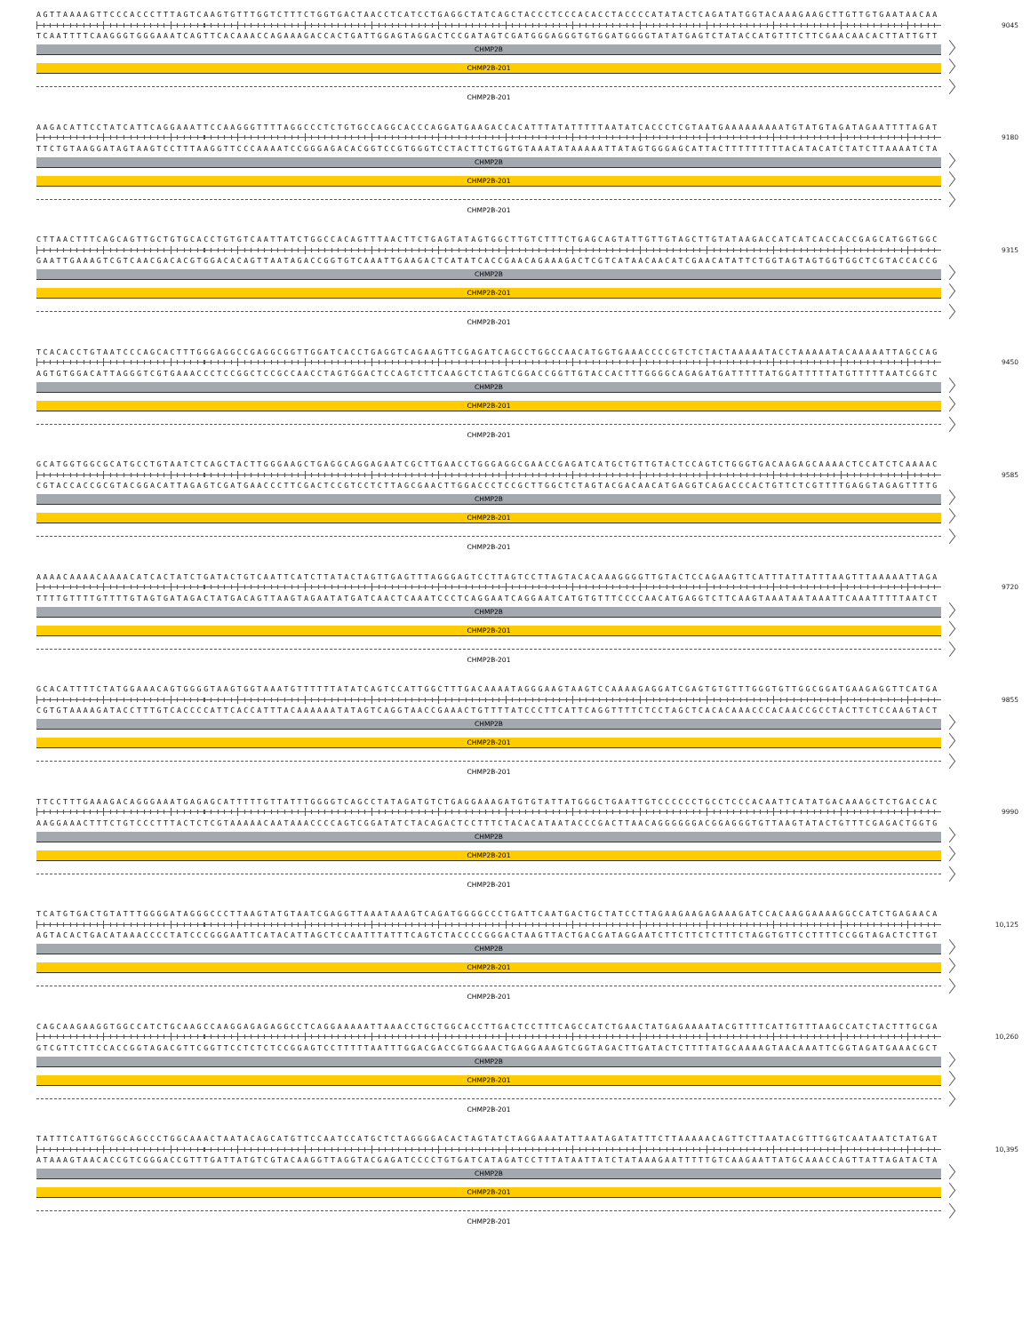AGTTAAAAGTTCCCACCCTTTAGTCAAGTGTTTGGTCTTTCTGGTGACTAACCTCATCCTGAGGCTATCAGCTACCCTCCCACACCTACCCCATATACTCAGATATGGTACAAAGAAGCTTGTTGTGAATAACAA
9045
TCAATTTTCAAGGGTGGGAAATCAGTTCACAAACCAGAAAGACCACTGATTGGAGTAGGACTCCGATAGTCGATGGGAGGGTGTGGATGGGGTATATGAGTCTATACCATGTTTCTTCGAACAACACTTATTGTT
CHMP2B
CHMP2B-201
CHMP2B-201
AAGACATTCCTATCATTCAGGAAATTCCAAGGGTTTTAGGCCCTCTGTGCCAGGCACCCAGGATGAAGACCACATTTATATTTTTAATATCACCCTCGTAATGAAAAAAAAATGTATGTAGATAGAATTTTAGAT
9180
TTCTGTAAGGATAGTAAGTCCTTTAAGGTTCCCAAAATCCGGGAGACACGGTCCGTGGGTCCTACTTCTGGTGTAAATATAAAAATTATAGTGGGAGCATTACTTTTTTTTTACATACATCTATCTTAAAATCTA
CHMP2B
CHMP2B-201
CHMP2B-201
CTTAACTTTCAGCAGTTGCTGTGCACCTGTGTCAATTATCTGGCCACAGTTTAACTTCTGAGTATAGTGGCTTGTCTTTCTGAGCAGTATTGTTGTAGCTTGTATAAGACCATCATCACCACCGAGCATGGTGGC
9315
GAATTGAAAGTCGTCAACGACACGTGGACACAGTTAATAGACCGGTGTCAAATTGAAGACTCATATCACCGAACAGAAAGACTCGTCATAACAACATCGAACATATTCTGGTAGTAGTGGTGGCTCGTACCACCG
CHMP2B
CHMP2B-201
CHMP2B-201
TCACACCTGTAATCCCAGCACTTTGGGAGGCCGAGGCGGTTGGATCACCTGAGGTCAGAAGTTCGAGATCAGCCTGGCCAACATGGTGAAACCCCGTCTCTACTAAAAATACCTAAAAATACAAAAATTAGCCAG
9450
AGTGTGGACATTAGGGTCGTGAAACCCTCCGGCTCCGCCAACCTAGTGGACTCCAGTCTTCAAGCTCTAGTCGGACCGGTTGTACCACTTTGGGGCAGAGATGATTTTTATGGATTTTTATGTTTTTAATCGGTC
CHMP2B
CHMP2B-201
CHMP2B-201
GCATGGTGGCGCATGCCTGTAATCTCAGCTACTTGGGAAGCTGAGGCAGGAGAATCGCTTGAACCTGGGAGGCGAACCGAGATCATGCTGTTGTACTCCAGTCTGGGTGACAAGAGCAAAACTCCATCTCAAAAC
9585
CGTACCACCGCGTACGGACATTAGAGTCGATGAACCCTTCGACTCCGTCCTCTTAGCGAACTTGGACCCTCCGCTTGGCTCTAGTACGACAACATGAGGTCAGACCCACTGTTCTCGTTTTGAGGTAGAGTTTTG
CHMP2B
CHMP2B-201
CHMP2B-201
AAAACAAAACAAAACATCACTATCTGATACTGTCAATTCATCTTATACTAGTTGAGTTTAGGGAGTCCTTAGTCCTTAGTACACAAAGGGGTTGTACTCCAGAAGTTCATTTATTATTTAAGTTTAAAAATTAGA
9720
TTTTGTTTTGTTTTGTAGTGATAGACTATGACAGTTAAGTAGAATATGATCAACTCAAATCCCTCAGGAATCAGGAATCATGTGTTTCCCCAACATGAGGTCTTCAAGTAAATAATAAATTCAAATTTTTAATCT
CHMP2B
CHMP2B-201
CHMP2B-201
GCACATTTTCTATGGAAACAGTGGGGTAAGTGGTAAATGTTTTTTATATCAGTCCATTGGCTTTGACAAAATAGGGAAGTAAGTCCAAAAGAGGATCGAGTGTGTTTGGGTGTTGGCGGATGAAGAGGTTCATGA
9855
CGTGTAAAAGATACCTTTGTCACCCCATTCACCATTTACAAAAAATATAGTCAGGTAACCGAAACTGTTTTATCCCTTCATTCAGGTTTTCTCCTAGCTCACACAAACCCACAACCGCCTACTTCTCCAAGTACT
CHMP2B
CHMP2B-201
CHMP2B-201
TTCCTTTGAAAGACAGGGAAATGAGAGCATTTTTGTTATTTGGGGTCAGCCTATAGATGTCTGAGGAAAGATGTGTATTATGGGCTGAATTGTCCCCCCTGCCTCCCACAATTCATATGACAAAGCTCTGACCAC
9990
AAGGAAACTTTCTGTCCCTTTACTCTCGTAAAAACAATAAACCCCAGTCGGATATCTACAGACTCCTTTCTACACATAATACCCGACTTAACAGGGGGGACGGAGGGTGTTAAGTATACTGTTTCGAGACTGGTG
CHMP2B
CHMP2B-201
CHMP2B-201
TCATGTGACTGTATTTGGGGATAGGGCCCTTAAGTATGTAATCGAGGTTAAATAAAGTCAGATGGGGCCCTGATTCAATGACTGCTATCCTTAGAAGAAGAGAAAGATCCACAAGGAAAAGGCCATCTGAGAACA
10,125
AGTACACTGACATAAACCCCTATCCCGGGAATTCATACATTAGCTCCAATTTATTTCAGTCTACCCCGGGACTAAGTTACTGACGATAGGAATCTTCTTCTCTTTCTAGGTGTTCCTTTTCCGGTAGACTCTTGT
CHMP2B
CHMP2B-201
CHMP2B-201
CAGCAAGAAGGTGGCCATCTGCAAGCCAAGGAGAGAGGCCTCAGGAAAAATTAAACCTGCTGGCACCTTGACTCCTTTCAGCCATCTGAACTATGAGAAAATACGTTTTCATTGTTTAAGCCATCTACTTTGCGA
10,260
GTCGTTCTTCCACCGGTAGACGTTCGGTTCCTCTCTCCGGAGTCCTTTTTAATTTGGACGACCGTGGAACTGAGGAAAGTCGGTAGACTTGATACTCTTTTATGCAAAAGTAACAAATTCGGTAGATGAAACGCT
CHMP2B
CHMP2B-201
CHMP2B-201
TATTTCATTGTGGCAGCCCTGGCAAACTAATACAGCATGTTCCAATCCATGCTCTAGGGGACACTAGTATCTAGGAAATATTAATAGATATTTCTTAAAAACAGTTCTTAATACGTTTGGTCAATAATCTATGAT
10,395
ATAAAGTAACACCGTCGGGACCGTTTGATTATGTCGTACAAGGTTAGGTACGAGATCCCCTGTGATCATAGATCCTTTATAATTATCTATAAAGAATTTTTGTCAAGAATTATGCAAACCAGTTATTAGATACTA
CHMP2B
CHMP2B-201
CHMP2B-201